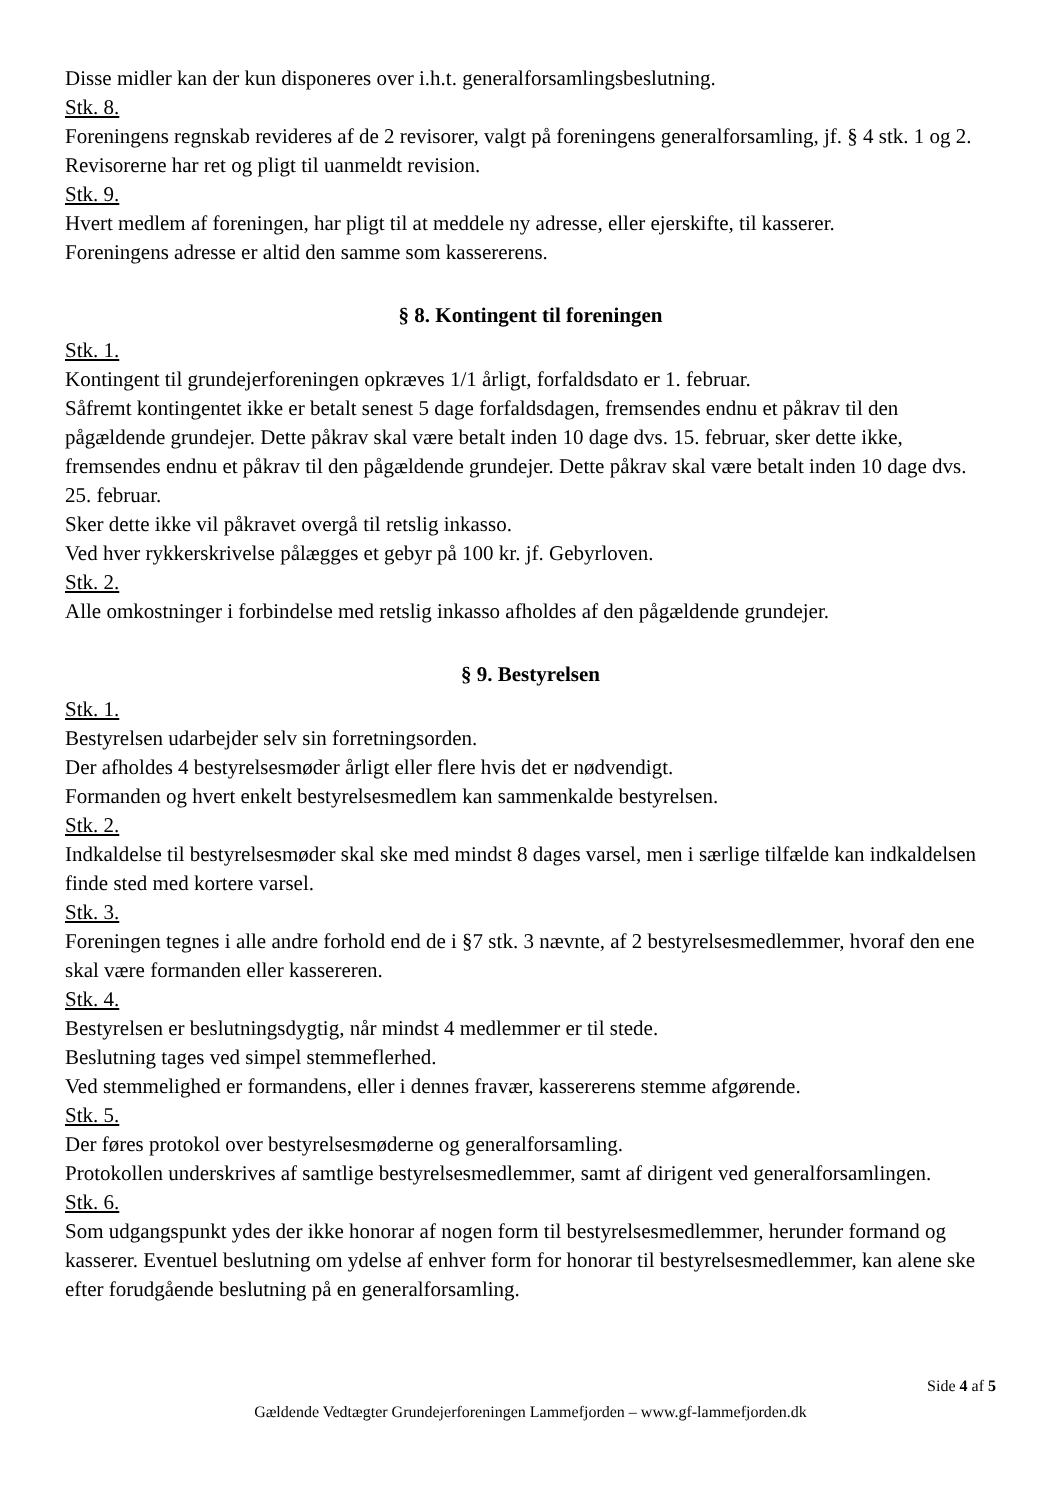Disse midler kan der kun disponeres over i.h.t. generalforsamlingsbeslutning.
Stk. 8.
Foreningens regnskab revideres af de 2 revisorer, valgt på foreningens generalforsamling, jf. § 4 stk. 1 og 2.
Revisorerne har ret og pligt til uanmeldt revision.
Stk. 9.
Hvert medlem af foreningen, har pligt til at meddele ny adresse, eller ejerskifte, til kasserer.
Foreningens adresse er altid den samme som kassererens.
§ 8. Kontingent til foreningen
Stk. 1.
Kontingent til grundejerforeningen opkræves 1/1 årligt, forfaldsdato er 1. februar.
Såfremt kontingentet ikke er betalt senest 5 dage forfaldsdagen, fremsendes endnu et påkrav til den pågældende grundejer. Dette påkrav skal være betalt inden 10 dage dvs. 15. februar, sker dette ikke, fremsendes endnu et påkrav til den pågældende grundejer. Dette påkrav skal være betalt inden 10 dage dvs. 25. februar.
Sker dette ikke vil påkravet overgå til retslig inkasso.
Ved hver rykkerskrivelse pålægges et gebyr på 100 kr. jf. Gebyrloven.
Stk. 2.
Alle omkostninger i forbindelse med retslig inkasso afholdes af den pågældende grundejer.
§ 9. Bestyrelsen
Stk. 1.
Bestyrelsen udarbejder selv sin forretningsorden.
Der afholdes 4 bestyrelsesmøder årligt eller flere hvis det er nødvendigt.
Formanden og hvert enkelt bestyrelsesmedlem kan sammenkalde bestyrelsen.
Stk. 2.
Indkaldelse til bestyrelsesmøder skal ske med mindst 8 dages varsel, men i særlige tilfælde kan indkaldelsen finde sted med kortere varsel.
Stk. 3.
Foreningen tegnes i alle andre forhold end de i §7 stk. 3 nævnte, af 2 bestyrelsesmedlemmer, hvoraf den ene skal være formanden eller kassereren.
Stk. 4.
Bestyrelsen er beslutningsdygtig, når mindst 4 medlemmer er til stede.
Beslutning tages ved simpel stemmeflerhed.
Ved stemmelighed er formandens, eller i dennes fravær, kassererens stemme afgørende.
Stk. 5.
Der føres protokol over bestyrelsesmøderne og generalforsamling.
Protokollen underskrives af samtlige bestyrelsesmedlemmer, samt af dirigent ved generalforsamlingen.
Stk. 6.
Som udgangspunkt ydes der ikke honorar af nogen form til bestyrelsesmedlemmer, herunder formand og kasserer. Eventuel beslutning om ydelse af enhver form for honorar til bestyrelsesmedlemmer, kan alene ske efter forudgående beslutning på en generalforsamling.
Side 4 af 5
Gældende Vedtægter Grundejerforeningen Lammefjorden – www.gf-lammefjorden.dk